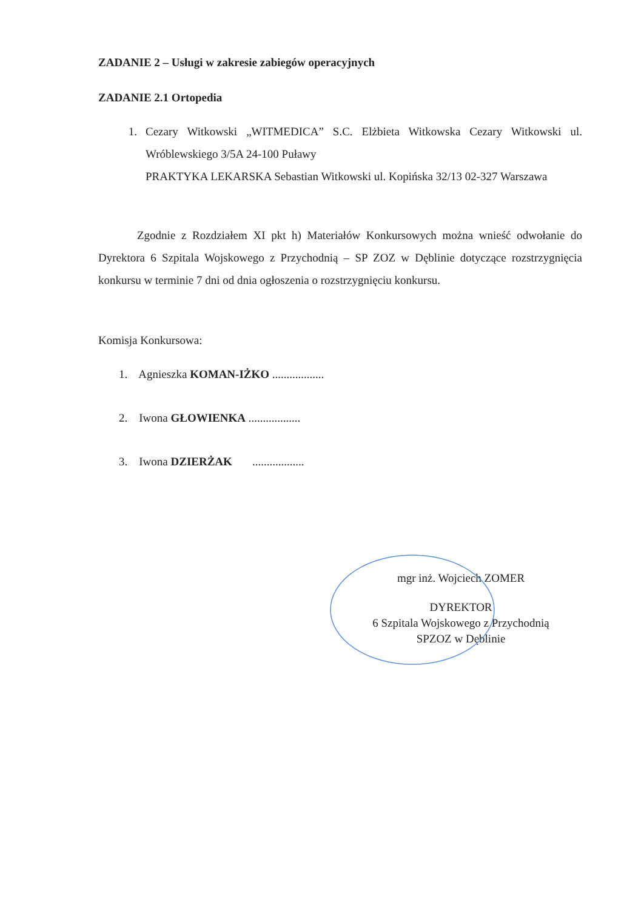ZADANIE 2 – Usługi w zakresie zabiegów operacyjnych
ZADANIE 2.1 Ortopedia
1. Cezary Witkowski „WITMEDICA” S.C. Elżbieta Witkowska Cezary Witkowski ul. Wróblewskiego 3/5A 24-100 Puławy
PRAKTYKA LEKARSKA Sebastian Witkowski ul. Kopińska 32/13 02-327 Warszawa
Zgodnie z Rozdziałem XI pkt h) Materiałów Konkursowych można wnieść odwołanie do Dyrektora 6 Szpitala Wojskowego z Przychodnią – SP ZOZ w Dęblinie dotyczące rozstrzygnięcia konkursu w terminie 7 dni od dnia ogłoszenia o rozstrzygnięciu konkursu.
Komisja Konkursowa:
1. Agnieszka KOMAN-IŻKO ..................
2. Iwona GŁOWIENKA ..................
3. Iwona DZIERŻAK ..................
mgr inż. Wojciech ZOMER
DYREKTOR
6 Szpitala Wojskowego z Przychodnią
SPZOZ w Dęblinie